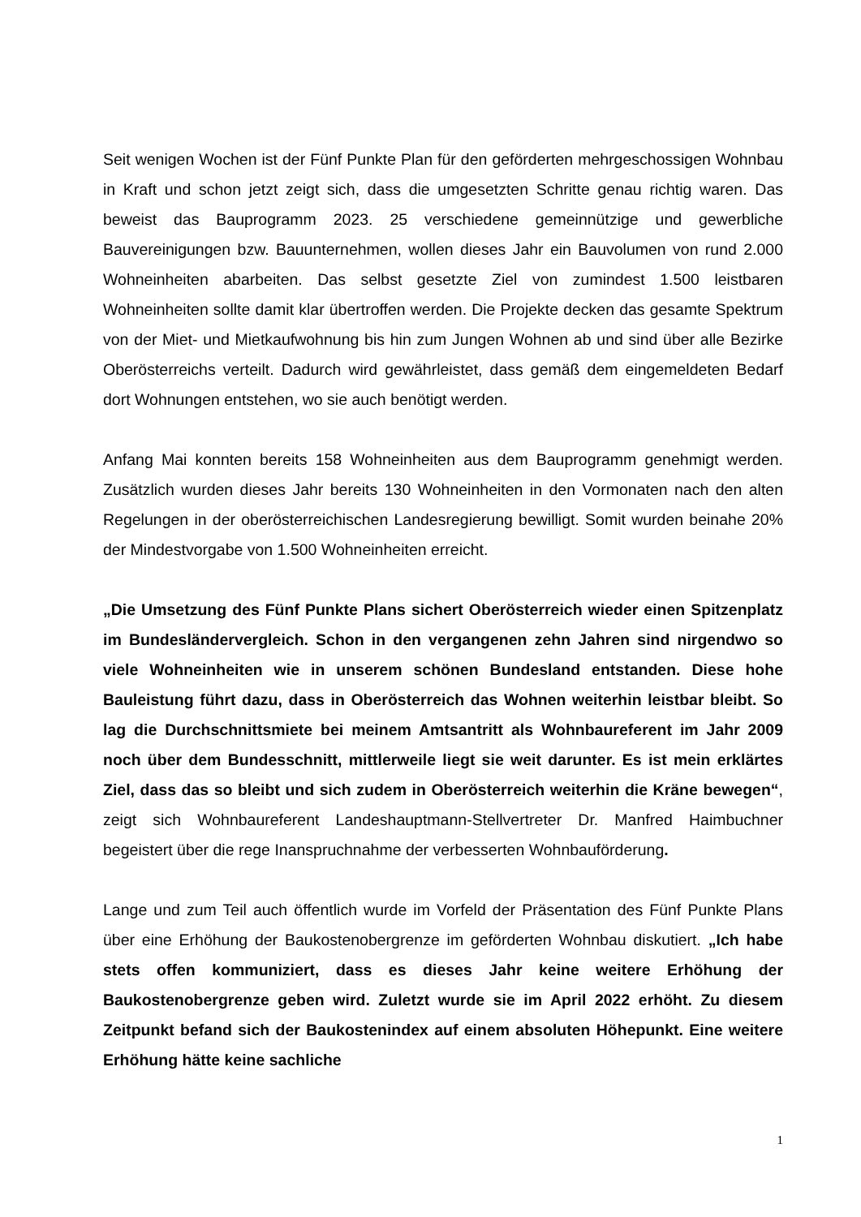Seit wenigen Wochen ist der Fünf Punkte Plan für den geförderten mehrgeschossigen Wohnbau in Kraft und schon jetzt zeigt sich, dass die umgesetzten Schritte genau richtig waren. Das beweist das Bauprogramm 2023. 25 verschiedene gemeinnützige und gewerbliche Bauvereinigungen bzw. Bauunternehmen, wollen dieses Jahr ein Bauvolumen von rund 2.000 Wohneinheiten abarbeiten. Das selbst gesetzte Ziel von zumindest 1.500 leistbaren Wohneinheiten sollte damit klar übertroffen werden. Die Projekte decken das gesamte Spektrum von der Miet- und Mietkaufwohnung bis hin zum Jungen Wohnen ab und sind über alle Bezirke Oberösterreichs verteilt. Dadurch wird gewährleistet, dass gemäß dem eingemeldeten Bedarf dort Wohnungen entstehen, wo sie auch benötigt werden.
Anfang Mai konnten bereits 158 Wohneinheiten aus dem Bauprogramm genehmigt werden. Zusätzlich wurden dieses Jahr bereits 130 Wohneinheiten in den Vormonaten nach den alten Regelungen in der oberösterreichischen Landesregierung bewilligt. Somit wurden beinahe 20% der Mindestvorgabe von 1.500 Wohneinheiten erreicht.
„Die Umsetzung des Fünf Punkte Plans sichert Oberösterreich wieder einen Spitzenplatz im Bundesländervergleich. Schon in den vergangenen zehn Jahren sind nirgendwo so viele Wohneinheiten wie in unserem schönen Bundesland entstanden. Diese hohe Bauleistung führt dazu, dass in Oberösterreich das Wohnen weiterhin leistbar bleibt. So lag die Durchschnittsmiete bei meinem Amtsantritt als Wohnbaureferent im Jahr 2009 noch über dem Bundesschnitt, mittlerweile liegt sie weit darunter. Es ist mein erklärtes Ziel, dass das so bleibt und sich zudem in Oberösterreich weiterhin die Kräne bewegen“, zeigt sich Wohnbaureferent Landeshauptmann-Stellvertreter Dr. Manfred Haimbuchner begeistert über die rege Inanspruchnahme der verbesserten Wohnbauförderung.
Lange und zum Teil auch öffentlich wurde im Vorfeld der Präsentation des Fünf Punkte Plans über eine Erhöhung der Baukostenobergrenze im geförderten Wohnbau diskutiert. „Ich habe stets offen kommuniziert, dass es dieses Jahr keine weitere Erhöhung der Baukostenobergrenze geben wird. Zuletzt wurde sie im April 2022 erhöht. Zu diesem Zeitpunkt befand sich der Baukostenindex auf einem absoluten Höhepunkt. Eine weitere Erhöhung hätte keine sachliche
1